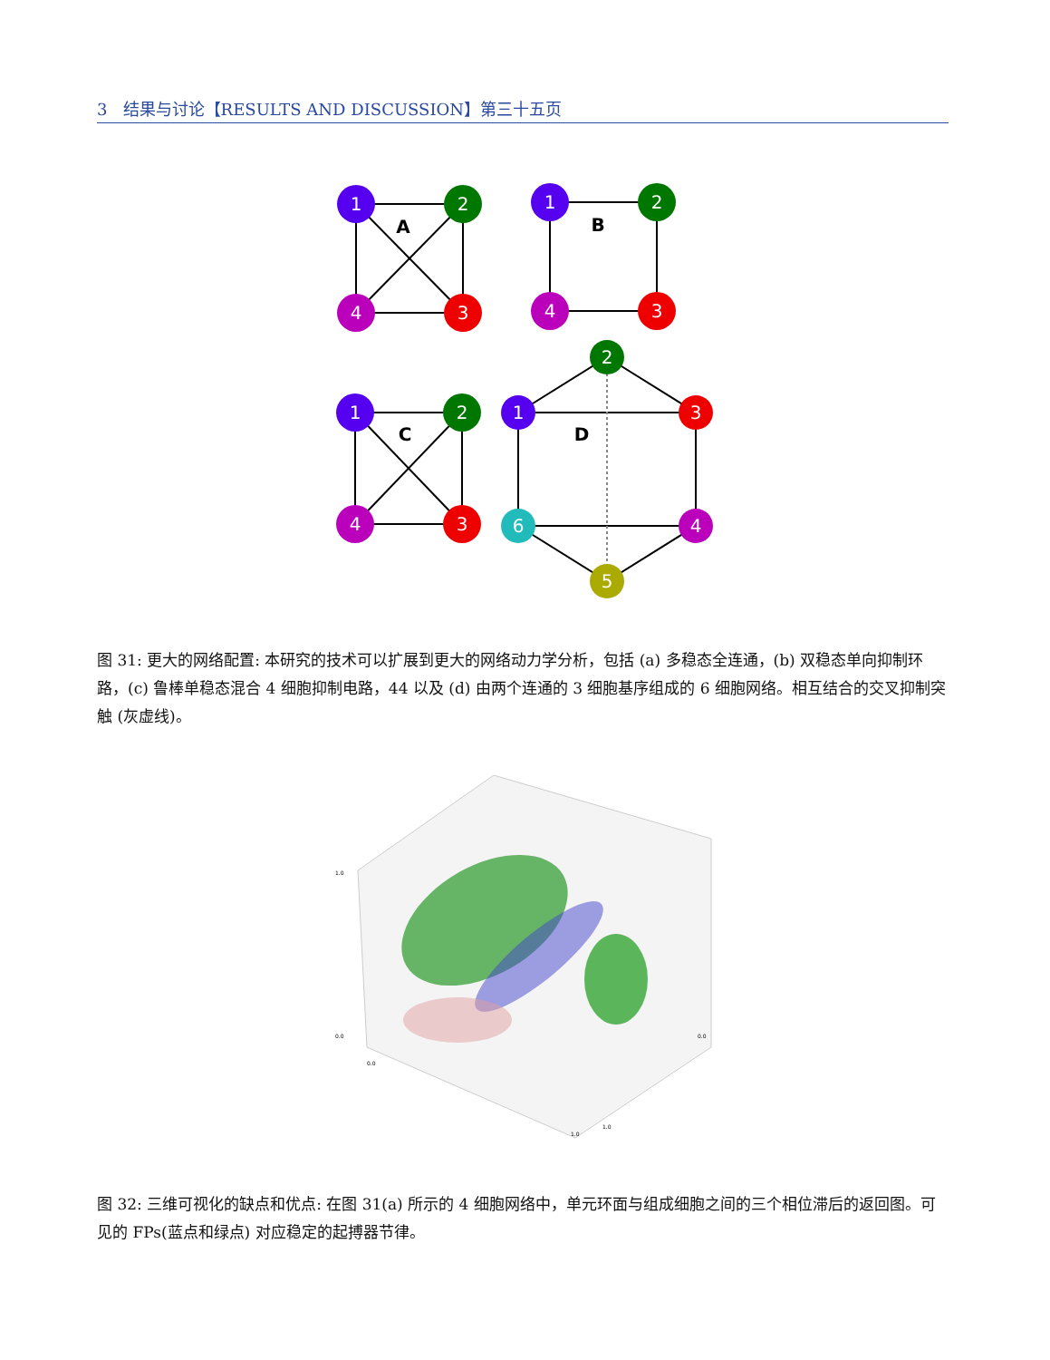3 结果与讨论【RESULTS AND DISCUSSION】第三十五页
1
2
3
4
1
2
3
4
1
2
3
4
2
1
3
4
5
6
A
B
C
D
图 31: 更大的网络配置: 本研究的技术可以扩展到更大的网络动力学分析，包括 (a) 多稳态全连通，(b) 双稳态单向抑制环路，(c) 鲁棒单稳态混合 4 细胞抑制电路，44 以及 (d) 由两个连通的 3 细胞基序组成的 6 细胞网络。相互结合的交叉抑制突触 (灰虚线)。
1.0
0.0
0.0
1.0
1.0
0.0
图 32: 三维可视化的缺点和优点: 在图 31(a) 所示的 4 细胞网络中，单元环面与组成细胞之间的三个相位滞后的返回图。可见的 FPs(蓝点和绿点) 对应稳定的起搏器节律。